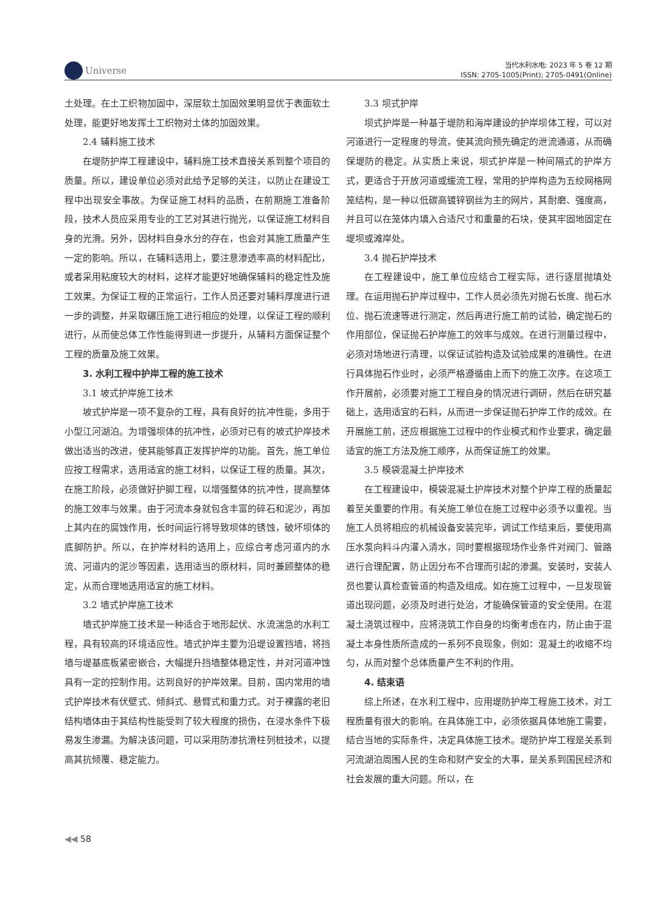Universe
当代水利水电: 2023 年 5 卷 12 期
ISSN: 2705-1005(Print); 2705-0491(Online)
土处理。在土工织物加固中，深层软土加固效果明显优于表面软土处理，能更好地发挥土工织物对土体的加固效果。
2.4 辅料施工技术
在堤防护岸工程建设中，辅料施工技术直接关系到整个项目的质量。所以，建设单位必须对此给予足够的关注，以防止在建设工程中出现安全事故。为保证施工材料的品质，在前期施工准备阶段，技术人员应采用专业的工艺对其进行抛光，以保证施工材料自身的光滑。另外，因材料自身水分的存在，也会对其施工质量产生一定的影响。所以，在辅料选用上，要注意渗透率高的材料配比，或者采用粘度较大的材料，这样才能更好地确保辅料的稳定性及施工效果。为保证工程的正常运行，工作人员还要对辅料厚度进行进一步的调整，并采取碾压施工进行相应的处理，以保证工程的顺利进行，从而使总体工作性能得到进一步提升，从辅料方面保证整个工程的质量及施工效果。
3. 水利工程中护岸工程的施工技术
3.1 坡式护岸施工技术
坡式护岸是一项不复杂的工程，具有良好的抗冲性能，多用于小型江河湖泊。为增强坝体的抗冲性，必须对已有的坡式护岸技术做出适当的改进，使其能够真正发挥护岸的功能。首先，施工单位应按工程需求，选用适宜的施工材料，以保证工程的质量。其次，在施工阶段，必须做好护脚工程，以增强整体的抗冲性，提高整体的施工效率与效果。由于河流本身就包含丰富的碎石和泥沙，再加上其内在的腐蚀作用，长时间运行将导致坝体的锈蚀，破坏坝体的底脚防护。所以，在护岸材料的选用上，应综合考虑河道内的水流、河道内的泥沙等因素，选用适当的原材料，同时兼顾整体的稳定，从而合理地选用适宜的施工材料。
3.2 墙式护岸施工技术
墙式护岸施工技术是一种适合于地形起伏、水流湍急的水利工程，具有较高的环境适应性。墙式护岸主要为沿堤设置挡墙，将挡墙与堤基底板紧密嵌合，大幅提升挡墙整体稳定性，并对河道冲蚀具有一定的控制作用。达到良好的护岸效果。目前，国内常用的墙式护岸技术有伏壁式、倾斜式、悬臂式和重力式。对于裸露的老旧结构墙体由于其结构性能受到了较大程度的损伤，在浸水条件下极易发生渗漏。为解决该问题，可以采用防渗抗滑柱列桩技术，以提高其抗倾覆、稳定能力。
3.3 坝式护岸
坝式护岸是一种基于堤防和海岸建设的护岸坝体工程，可以对河道进行一定程度的导流，使其流向预先确定的泄流通道，从而确保堤防的稳定。从实质上来说，坝式护岸是一种间隔式的护岸方式，更适合于开放河道或缓流工程，常用的护岸构造为五绞网格网笼结构，是一种以低碳高镀锌钢丝为主的网片，其耐磨、强度高，并且可以在笼体内填入合适尺寸和重量的石块，使其牢固地固定在堤坝或滩岸处。
3.4 抛石护岸技术
在工程建设中，施工单位应结合工程实际，进行逐层抛填处理。在运用抛石护岸过程中，工作人员必须先对抛石长度、抛石水位、抛石流速等进行测定，然后再进行施工前的试验，确定抛石的作用部位，保证抛石护岸施工的效率与成效。在进行测量过程中，必须对场地进行清理，以保证试验构造及试验成果的准确性。在进行具体抛石作业时，必须严格遵循由上而下的施工次序。在这项工作开展前，必须要对施工工程自身的情况进行调研，然后在研究基础上，选用适宜的石料，从而进一步保证抛石护岸工作的成效。在开展施工前，还应根据施工过程中的作业模式和作业要求，确定最适宜的施工方法及施工顺序，从而保证施工的效果。
3.5 模袋混凝土护岸技术
在工程建设中，模袋混凝土护岸技术对整个护岸工程的质量起着至关重要的作用。有关施工单位在施工过程中必须予以重视。当施工人员将相应的机械设备安装完毕，调试工作结束后，要使用高压水泵向料斗内灌入清水，同时要根据现场作业条件对阀门、管路进行合理配置，防止因分布不合理而引起的渗漏。安装时，安装人员也要认真检查管道的构造及组成。如在施工过程中，一旦发现管道出现问题，必须及时进行处治，才能确保管道的安全使用。在混凝土浇筑过程中，应将浇筑工作自身的均衡考虑在内，防止由于混凝土本身性质所造成的一系列不良现象，例如：混凝土的收缩不均匀，从而对整个总体质量产生不利的作用。
4. 结束语
综上所述，在水利工程中，应用堤防护岸工程施工技术，对工程质量有很大的影响。在具体施工中，必须依据具体地施工需要，结合当地的实际条件，决定具体施工技术。堤防护岸工程是关系到河流湖泊周围人民的生命和财产安全的大事，是关系到国民经济和社会发展的重大问题。所以，在
◀◀ 58